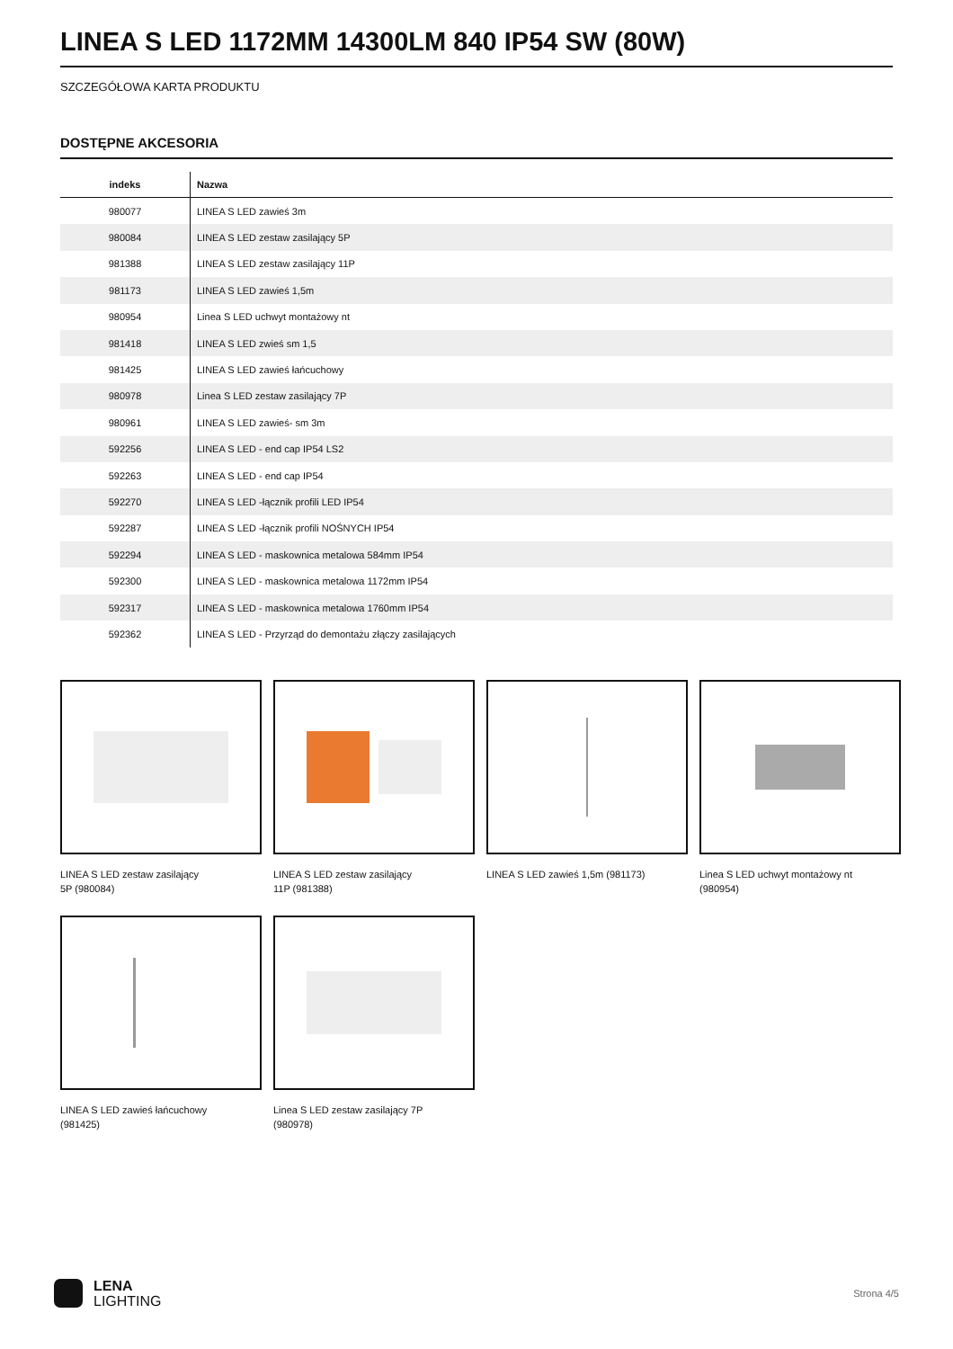LINEA S LED 1172MM 14300LM 840 IP54 SW (80W)
SZCZEGÓŁOWA KARTA PRODUKTU
DOSTĘPNE AKCESORIA
| indeks | Nazwa |
| --- | --- |
| 980077 | LINEA S LED zawieś 3m |
| 980084 | LINEA S LED zestaw zasilający 5P |
| 981388 | LINEA S LED zestaw zasilający 11P |
| 981173 | LINEA S LED zawieś 1,5m |
| 980954 | Linea S LED uchwyt montażowy nt |
| 981418 | LINEA S LED zwieś sm 1,5 |
| 981425 | LINEA S LED zawieś łańcuchowy |
| 980978 | Linea S LED zestaw zasilający 7P |
| 980961 | LINEA S LED zawieś- sm 3m |
| 592256 | LINEA S LED - end cap IP54 LS2 |
| 592263 | LINEA S LED - end cap IP54 |
| 592270 | LINEA S LED -łącznik profili LED IP54 |
| 592287 | LINEA S LED -łącznik profili NOŚNYCH IP54 |
| 592294 | LINEA S LED - maskownica metalowa 584mm IP54 |
| 592300 | LINEA S LED - maskownica metalowa 1172mm IP54 |
| 592317 | LINEA S LED - maskownica metalowa 1760mm IP54 |
| 592362 | LINEA S LED - Przyrząd do demontażu złączy zasilających |
LINEA S LED zestaw zasilający 5P (980084)
LINEA S LED zestaw zasilający 11P (981388)
LINEA S LED zawieś 1,5m (981173)
Linea S LED uchwyt montażowy nt (980954)
LINEA S LED zawieś łańcuchowy (981425)
Linea S LED zestaw zasilający 7P (980978)
LENA
LIGHTING
Strona 4/5